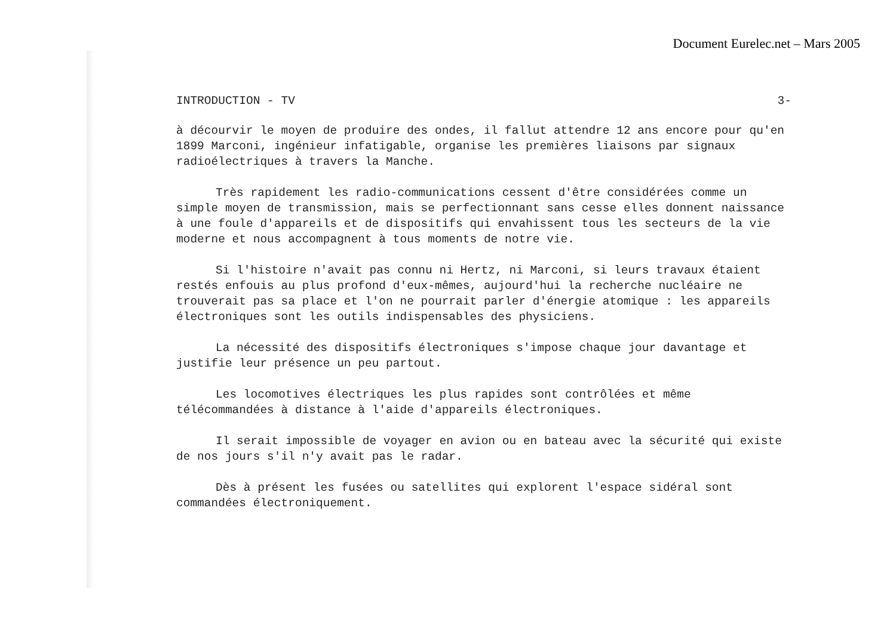Document Eurelec.net – Mars 2005
INTRODUCTION - TV 3-
à décourvir le moyen de produire des ondes, il fallut attendre 12 ans encore pour qu'en 1899 Marconi, ingénieur infatigable, organise les premières liaisons par signaux radioélectriques à travers la Manche.
Très rapidement les radio-communications cessent d'être considérées comme un simple moyen de transmission, mais se perfectionnant sans cesse elles donnent naissance à une foule d'appareils et de dispositifs qui envahissent tous les secteurs de la vie moderne et nous accompagnent à tous moments de notre vie.
Si l'histoire n'avait pas connu ni Hertz, ni Marconi, si leurs travaux étaient restés enfouis au plus profond d'eux-mêmes, aujourd'hui la recherche nucléaire ne trouverait pas sa place et l'on ne pourrait parler d'énergie atomique : les appareils électroniques sont les outils indispensables des physiciens.
La nécessité des dispositifs électroniques s'impose chaque jour davantage et justifie leur présence un peu partout.
Les locomotives électriques les plus rapides sont contrôlées et même télécommandées à distance à l'aide d'appareils électroniques.
Il serait impossible de voyager en avion ou en bateau avec la sécurité qui existe de nos jours s'il n'y avait pas le radar.
Dès à présent les fusées ou satellites qui explorent l'espace sidéral sont commandées électroniquement.